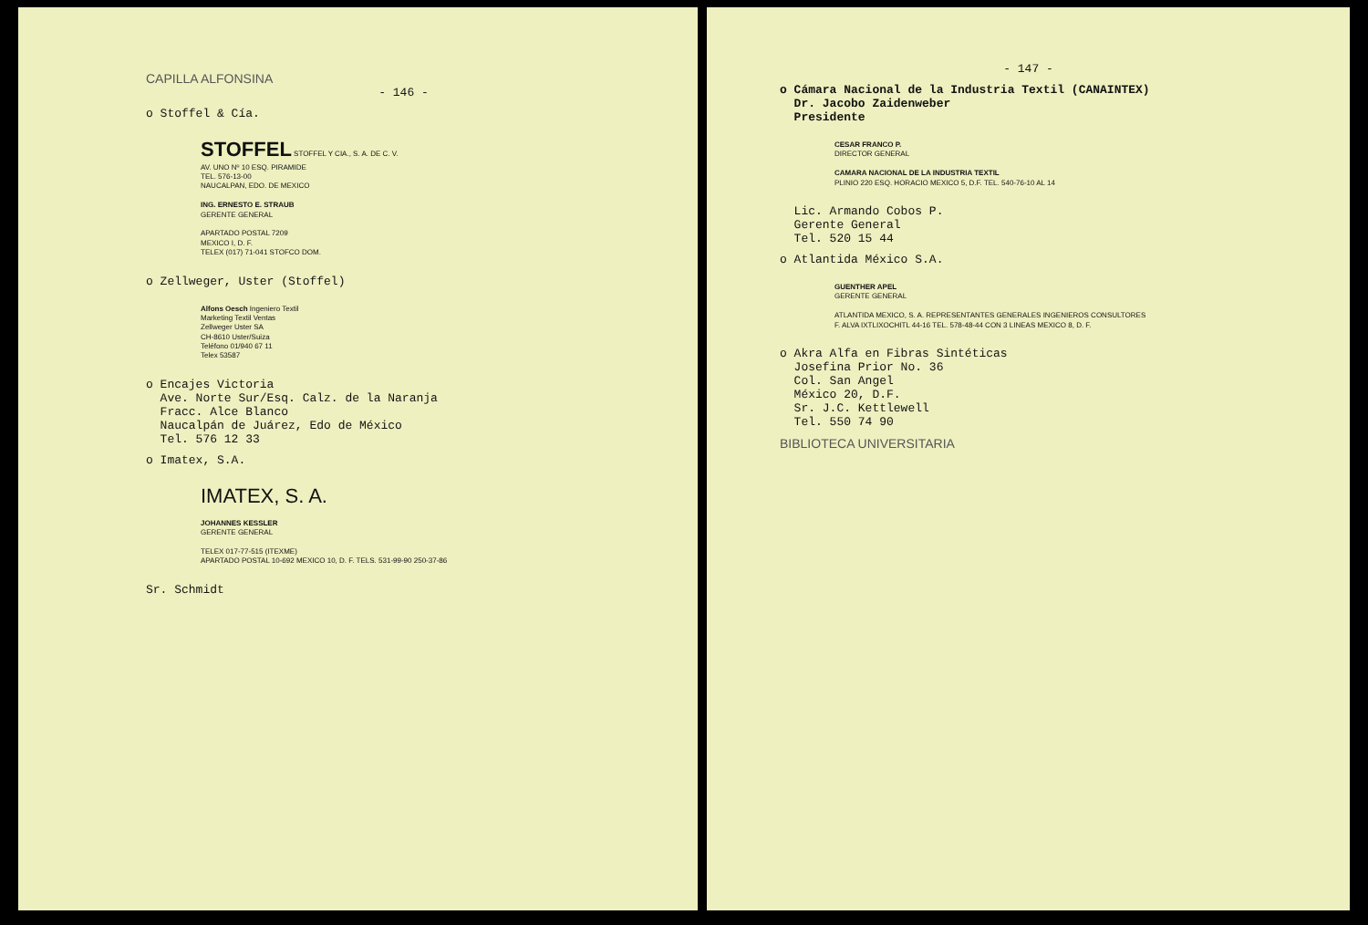CAPILLA ALFONSINA
- 146 -
o Stoffel & Cía.
STOFFEL STOFFEL Y CIA., S. A. DE C. V.
AV. UNO Nº 10 ESQ. PIRAMIDE
TEL. 576-13-00
NAUCALPAN, EDO. DE MEXICO
ING. ERNESTO E. STRAUB
GERENTE GENERAL
APARTADO POSTAL 7209
MEXICO I, D. F.
TELEX (017) 71-041 STOFCO DOM.
o Zellweger, Uster (Stoffel)
Alfons Oesch Ingeniero Textil
Marketing Textil Ventas
Zellweger Uster SA
CH-8610 Uster/Suiza
Teléfono 01/940 67 11
Telex 53587
o Encajes Victoria
Ave. Norte Sur/Esq. Calz. de la Naranja
Fracc. Alce Blanco
Naucalpán de Juárez, Edo de México
Tel. 576 12 33
o Imatex, S.A.
IMATEX, S. A.
JOHANNES KESSLER
GERENTE GENERAL
TELEX 017-77-515 (ITEXME)
APARTADO POSTAL 10-692 MEXICO 10, D. F. TELS. 531-99-90 250-37-86
Sr. Schmidt
- 147 -
o Cámara Nacional de la Industria Textil (CANAINTEX)
Dr. Jacobo Zaidenweber
Presidente
CESAR FRANCO P.
DIRECTOR GENERAL
CAMARA NACIONAL DE LA INDUSTRIA TEXTIL
PLINIO 220 ESQ. HORACIO MEXICO 5, D.F. TEL. 540-76-10 AL 14
Lic. Armando Cobos P.
Gerente General
Tel. 520 15 44
o Atlantida México S.A.
GUENTHER APEL
GERENTE GENERAL
ATLANTIDA MEXICO, S. A. REPRESENTANTES GENERALES INGENIEROS CONSULTORES
F. ALVA IXTLIXOCHITL 44-16 TEL. 578-48-44 CON 3 LINEAS MEXICO 8, D. F.
o Akra Alfa en Fibras Sintéticas
Josefina Prior No. 36
Col. San Angel
México 20, D.F.
Sr. J.C. Kettlewell
Tel. 550 74 90
BIBLIOTECA UNIVERSITARIA